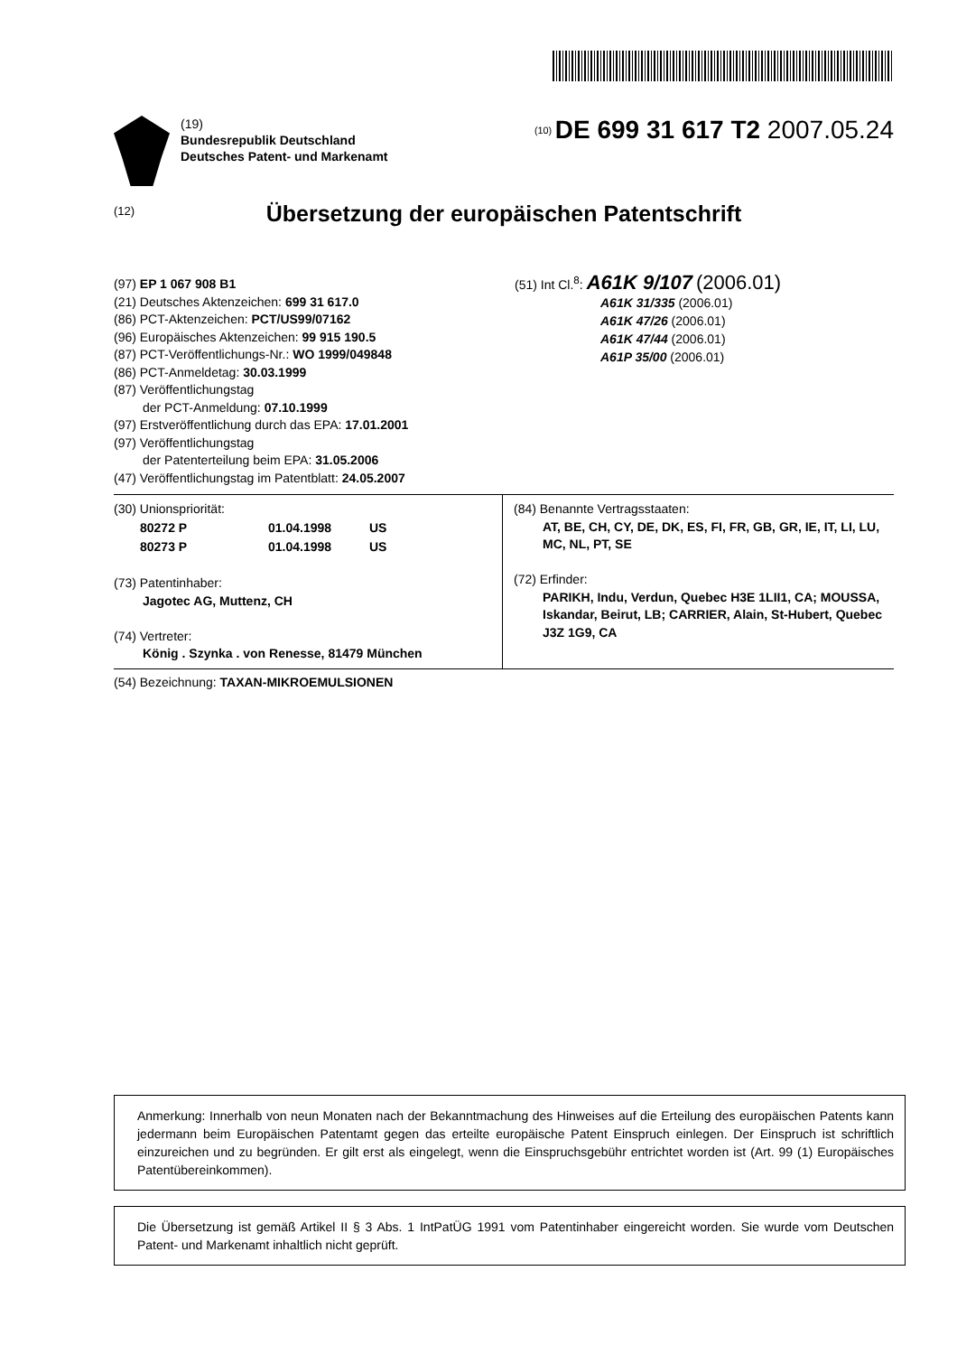(19)
Bundesrepublik Deutschland
Deutsches Patent- und Markenamt
<sup>(10)</sup> DE 699 31 617 T2 2007.05.24
(12)
Übersetzung der europäischen Patentschrift
(97) EP 1 067 908 B1
(21) Deutsches Aktenzeichen: 699 31 617.0
(86) PCT-Aktenzeichen: PCT/US99/07162
(96) Europäisches Aktenzeichen: 99 915 190.5
(87) PCT-Veröffentlichungs-Nr.: WO 1999/049848
(86) PCT-Anmeldetag: 30.03.1999
(87) Veröffentlichungstag
der PCT-Anmeldung: 07.10.1999
(97) Erstveröffentlichung durch das EPA: 17.01.2001
(97) Veröffentlichungstag
der Patenterteilung beim EPA: 31.05.2006
(47) Veröffentlichungstag im Patentblatt: 24.05.2007
(51) Int Cl.<sup>8</sup>: A61K 9/107 (2006.01)
A61K 31/335 (2006.01)
A61K 47/26 (2006.01)
A61K 47/44 (2006.01)
A61P 35/00 (2006.01)
(30) Unionspriorität:
| 80272 P | 01.04.1998 | US |
| 80273 P | 01.04.1998 | US |
(73) Patentinhaber:
Jagotec AG, Muttenz, CH
(74) Vertreter:
König . Szynka . von Renesse, 81479 München
(84) Benannte Vertragsstaaten:
AT, BE, CH, CY, DE, DK, ES, FI, FR, GB, GR, IE, IT, LI, LU, MC, NL, PT, SE
(72) Erfinder:
PARIKH, Indu, Verdun, Quebec H3E 1LII1, CA; MOUSSA, Iskandar, Beirut, LB; CARRIER, Alain, St-Hubert, Quebec J3Z 1G9, CA
(54) Bezeichnung: TAXAN-MIKROEMULSIONEN
Anmerkung: Innerhalb von neun Monaten nach der Bekanntmachung des Hinweises auf die Erteilung des europäischen Patents kann jedermann beim Europäischen Patentamt gegen das erteilte europäische Patent Einspruch einlegen. Der Einspruch ist schriftlich einzureichen und zu begründen. Er gilt erst als eingelegt, wenn die Einspruchsgebühr entrichtet worden ist (Art. 99 (1) Europäisches Patentübereinkommen).
Die Übersetzung ist gemäß Artikel II § 3 Abs. 1 IntPatÜG 1991 vom Patentinhaber eingereicht worden. Sie wurde vom Deutschen Patent- und Markenamt inhaltlich nicht geprüft.